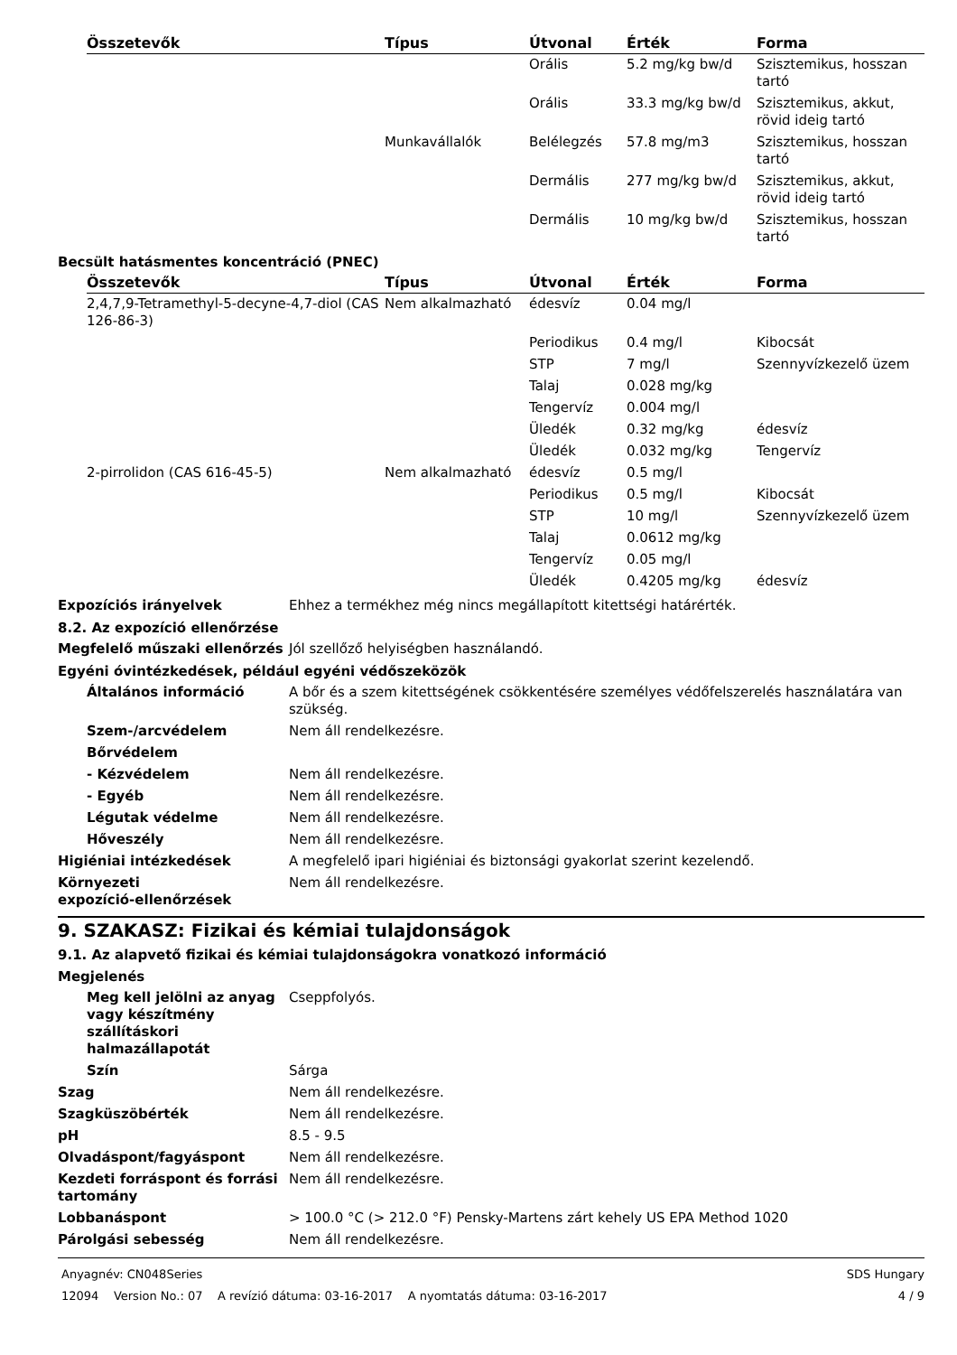| Összetevők | Típus | Útvonal | Érték | Forma |
| --- | --- | --- | --- | --- |
| | | Orális | 5.2 mg/kg bw/d | Szisztemikus, hosszan tartó |
| | | Orális | 33.3 mg/kg bw/d | Szisztemikus, akkut, rövid ideig tartó |
| | Munkavállalók | Belélegzés | 57.8 mg/m3 | Szisztemikus, hosszan tartó |
| | | Dermális | 277 mg/kg bw/d | Szisztemikus, akkut, rövid ideig tartó |
| | | Dermális | 10 mg/kg bw/d | Szisztemikus, hosszan tartó |
Becsült hatásmentes koncentráció (PNEC)
| Összetevők | Típus | Útvonal | Érték | Forma |
| --- | --- | --- | --- | --- |
| 2,4,7,9-Tetramethyl-5-decyne-4,7-diol (CAS 126-86-3) | Nem alkalmazható | édesvíz | 0.04 mg/l | |
| | | Periodikus | 0.4 mg/l | Kibocsát |
| | | STP | 7 mg/l | Szennyvízkezelő üzem |
| | | Talaj | 0.028 mg/kg | |
| | | Tengervíz | 0.004 mg/l | |
| | | Üledék | 0.32 mg/kg | édesvíz |
| | | Üledék | 0.032 mg/kg | Tengervíz |
| 2-pirrolidon (CAS 616-45-5) | Nem alkalmazható | édesvíz | 0.5 mg/l | |
| | | Periodikus | 0.5 mg/l | Kibocsát |
| | | STP | 10 mg/l | Szennyvízkezelő üzem |
| | | Talaj | 0.0612 mg/kg | |
| | | Tengervíz | 0.05 mg/l | |
| | | Üledék | 0.4205 mg/kg | édesvíz |
Expozíciós irányelvek Ehhez a termékhez még nincs megállapított kitettségi határérték.
8.2. Az expozíció ellenőrzése
Megfelelő műszaki ellenőrzés Jól szellőző helyiségben használandó.
Egyéni óvintézkedések, például egyéni védőszeközök
Általános információ A bőr és a szem kitettségének csökkentésére személyes védőfelszerelés használatára van szükség.
Szem-/arcvédelem Nem áll rendelkezésre.
Bőrvédelem
- Kézvédelem Nem áll rendelkezésre.
- Egyéb Nem áll rendelkezésre.
Légutak védelme Nem áll rendelkezésre.
Hőveszély Nem áll rendelkezésre.
Higiéniai intézkedések A megfelelő ipari higiéniai és biztonsági gyakorlat szerint kezelendő.
Környezeti
expozíció-ellenőrzések
Nem áll rendelkezésre.
9. SZAKASZ: Fizikai és kémiai tulajdonságok
9.1. Az alapvető fizikai és kémiai tulajdonságokra vonatkozó információ
Megjelenés
Meg kell jelölni az anyag vagy készítmény szállításkori halmazállapotát
Cseppfolyós.
Szín Sárga
Szag Nem áll rendelkezésre.
Szagküszöbérték Nem áll rendelkezésre.
pH 8.5 - 9.5
Olvadáspont/fagyáspont Nem áll rendelkezésre.
Kezdeti forráspont és forrási tartomány
Nem áll rendelkezésre.
Lobbanáspont > 100.0 °C (> 212.0 °F) Pensky-Martens zárt kehely US EPA Method 1020
Párolgási sebesség Nem áll rendelkezésre.
Anyagnév: CN048Series SDS Hungary
12094 Version No.: 07 A revízió dátuma: 03-16-2017 A nyomtatás dátuma: 03-16-2017 4 / 9